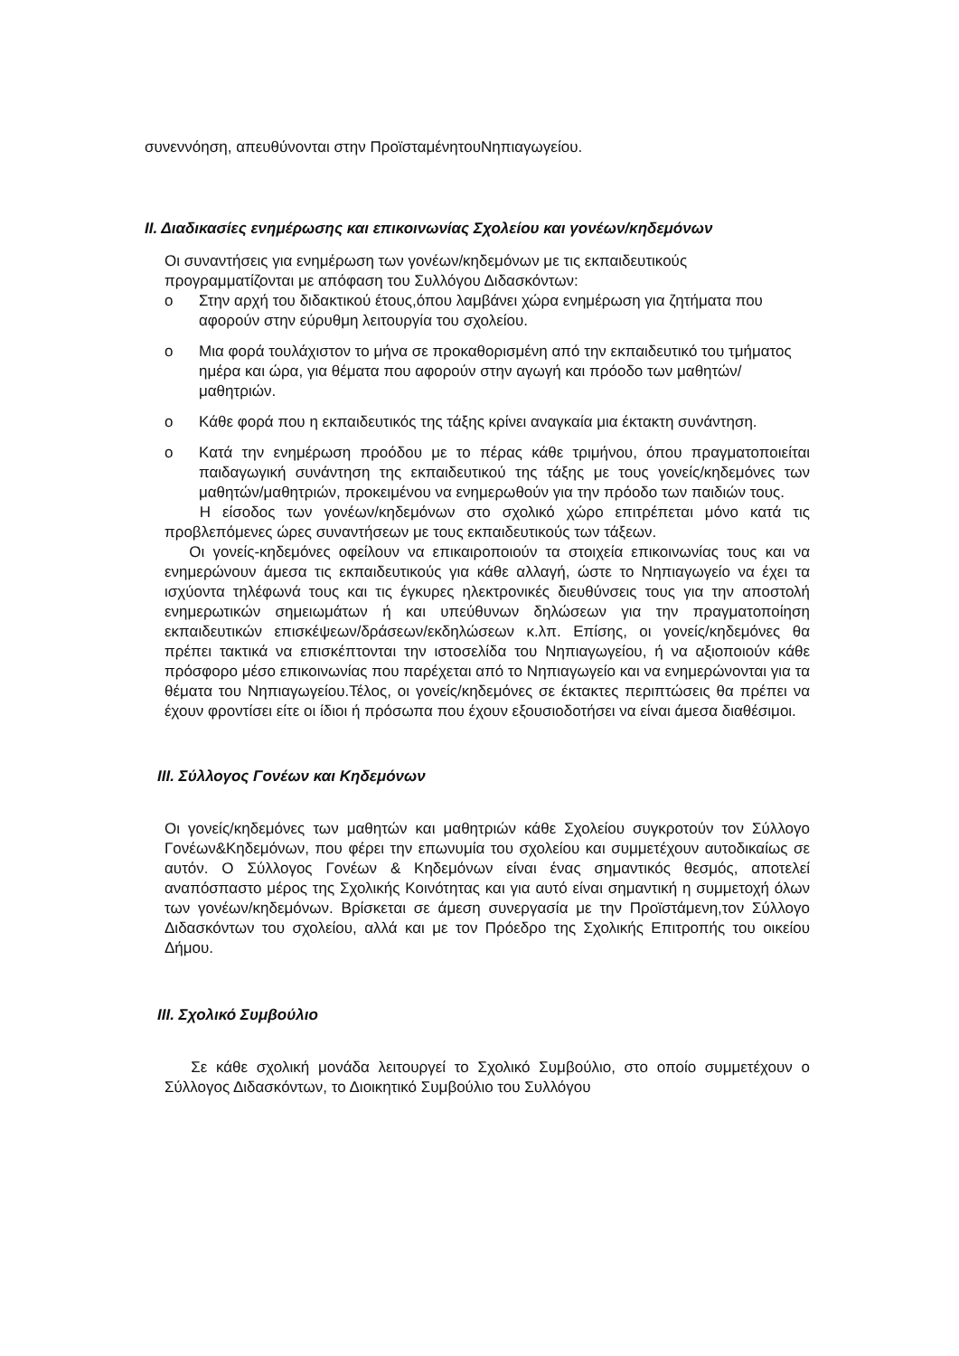συνεννόηση, απευθύνονται στην ΠροϊσταμένητουΝηπιαγωγείου.
ΙΙ. Διαδικασίες ενημέρωσης και επικοινωνίας Σχολείου και γονέων/κηδεμόνων
Οι συναντήσεις για ενημέρωση των γονέων/κηδεμόνων με τις εκπαιδευτικούς προγραμματίζονται με απόφαση του Συλλόγου Διδασκόντων:
o Στην αρχή του διδακτικού έτους,όπου λαμβάνει χώρα ενημέρωση για ζητήματα που αφορούν στην εύρυθμη λειτουργία του σχολείου.
o Μια φορά τουλάχιστον το μήνα σε προκαθορισμένη από την εκπαιδευτικό του τμήματος ημέρα και ώρα, για θέματα που αφορούν στην αγωγή και πρόοδο των μαθητών/μαθητριών.
o Κάθε φορά που η εκπαιδευτικός της τάξης κρίνει αναγκαία μια έκτακτη συνάντηση.
o Κατά την ενημέρωση προόδου με το πέρας κάθε τριμήνου, όπου πραγματοποιείται παιδαγωγική συνάντηση της εκπαιδευτικού της τάξης με τους γονείς/κηδεμόνες των μαθητών/μαθητριών, προκειμένου να ενημερωθούν για την πρόοδο των παιδιών τους.
Η είσοδος των γονέων/κηδεμόνων στο σχολικό χώρο επιτρέπεται μόνο κατά τις προβλεπόμενες ώρες συναντήσεων με τους εκπαιδευτικούς των τάξεων.
Οι γονείς-κηδεμόνες οφείλουν να επικαιροποιούν τα στοιχεία επικοινωνίας τους και να ενημερώνουν άμεσα τις εκπαιδευτικούς για κάθε αλλαγή, ώστε το Νηπιαγωγείο να έχει τα ισχύοντα τηλέφωνά τους και τις έγκυρες ηλεκτρονικές διευθύνσεις τους για την αποστολή ενημερωτικών σημειωμάτων ή και υπεύθυνων δηλώσεων για την πραγματοποίηση εκπαιδευτικών επισκέψεων/δράσεων/εκδηλώσεων κ.λπ. Επίσης, οι γονείς/κηδεμόνες θα πρέπει τακτικά να επισκέπτονται την ιστοσελίδα του Νηπιαγωγείου, ή να αξιοποιούν κάθε πρόσφορο μέσο επικοινωνίας που παρέχεται από το Νηπιαγωγείο και να ενημερώνονται για τα θέματα του Νηπιαγωγείου.Τέλος, οι γονείς/κηδεμόνες σε έκτακτες περιπτώσεις θα πρέπει να έχουν φροντίσει είτε οι ίδιοι ή πρόσωπα που έχουν εξουσιοδοτήσει να είναι άμεσα διαθέσιμοι.
ΙΙΙ. Σύλλογος Γονέων και Κηδεμόνων
Οι γονείς/κηδεμόνες των μαθητών και μαθητριών κάθε Σχολείου συγκροτούν τον Σύλλογο Γονέων&Κηδεμόνων, που φέρει την επωνυμία του σχολείου και συμμετέχουν αυτοδικαίως σε αυτόν. Ο Σύλλογος Γονέων & Κηδεμόνων είναι ένας σημαντικός θεσμός, αποτελεί αναπόσπαστο μέρος της Σχολικής Κοινότητας και για αυτό είναι σημαντική η συμμετοχή όλων των γονέων/κηδεμόνων. Βρίσκεται σε άμεση συνεργασία με την Προϊστάμενη,τον Σύλλογο Διδασκόντων του σχολείου, αλλά και με τον Πρόεδρο της Σχολικής Επιτροπής του οικείου Δήμου.
ΙΙΙ. Σχολικό Συμβούλιο
Σε κάθε σχολική μονάδα λειτουργεί το Σχολικό Συμβούλιο, στο οποίο συμμετέχουν ο Σύλλογος Διδασκόντων, το Διοικητικό Συμβούλιο του Συλλόγου